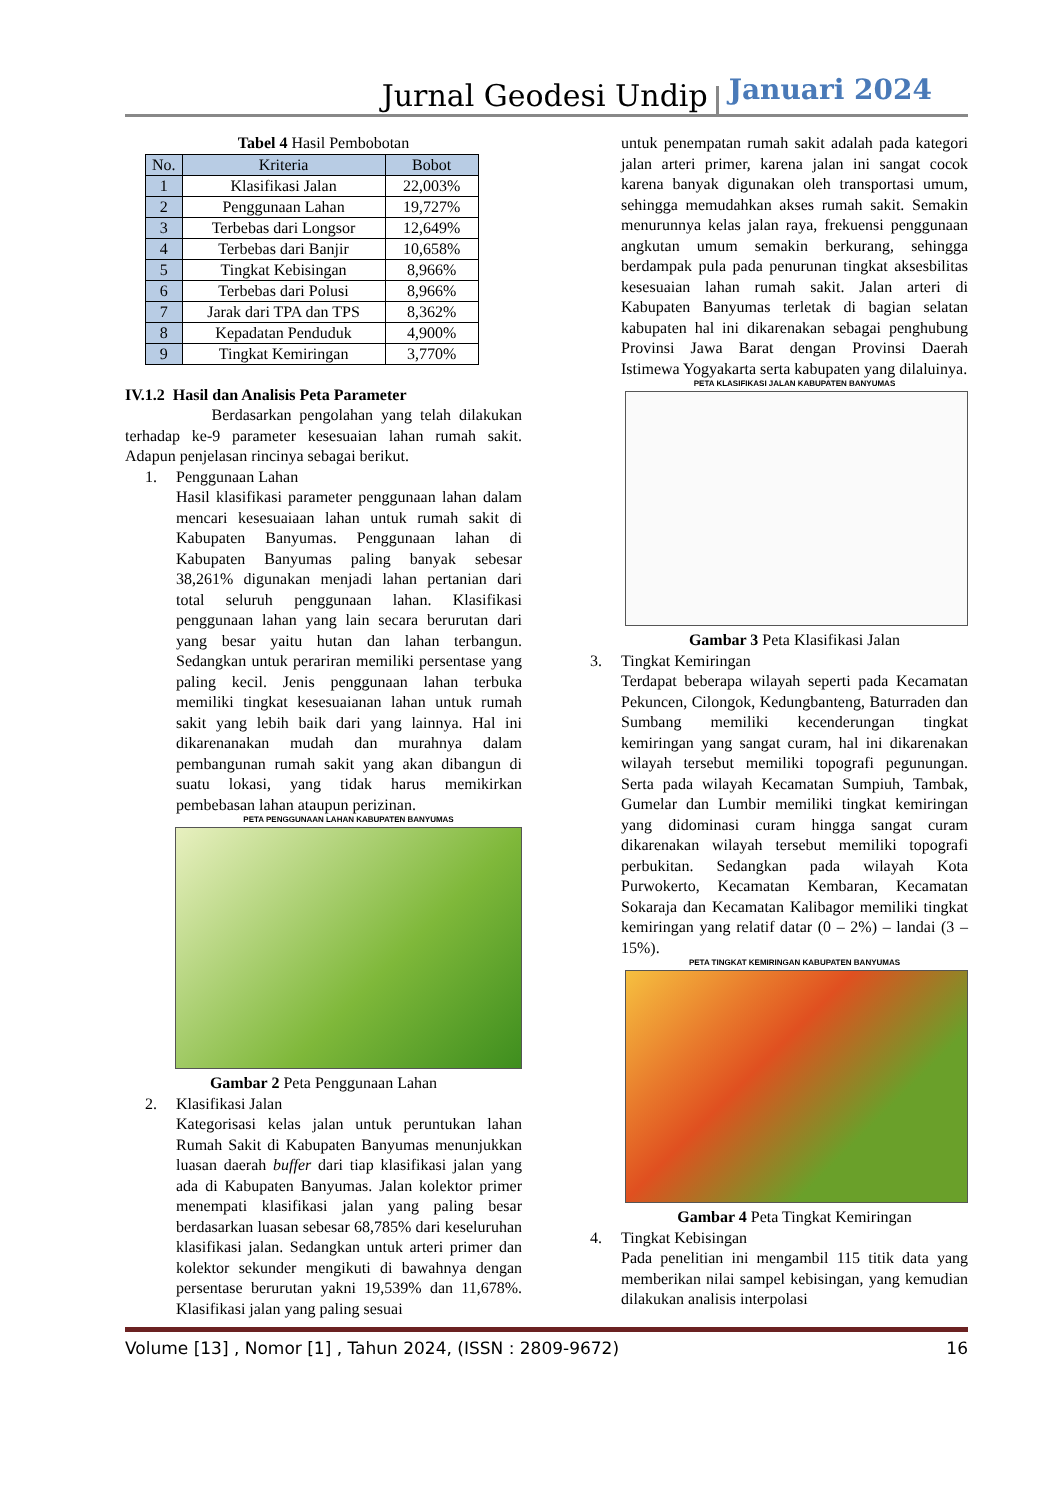Jurnal Geodesi Undip
Januari 2024
Tabel 4 Hasil Pembobotan
| No. | Kriteria | Bobot |
| --- | --- | --- |
| 1 | Klasifikasi Jalan | 22,003% |
| 2 | Penggunaan Lahan | 19,727% |
| 3 | Terbebas dari Longsor | 12,649% |
| 4 | Terbebas dari Banjir | 10,658% |
| 5 | Tingkat Kebisingan | 8,966% |
| 6 | Terbebas dari Polusi | 8,966% |
| 7 | Jarak dari TPA dan TPS | 8,362% |
| 8 | Kepadatan Penduduk | 4,900% |
| 9 | Tingkat Kemiringan | 3,770% |
IV.1.2 Hasil dan Analisis Peta Parameter
Berdasarkan pengolahan yang telah dilakukan terhadap ke-9 parameter kesesuaian lahan rumah sakit. Adapun penjelasan rincinya sebagai berikut.
1. Penggunaan Lahan
Hasil klasifikasi parameter penggunaan lahan dalam mencari kesesuaiaan lahan untuk rumah sakit di Kabupaten Banyumas. Penggunaan lahan di Kabupaten Banyumas paling banyak sebesar 38,261% digunakan menjadi lahan pertanian dari total seluruh penggunaan lahan. Klasifikasi penggunaan lahan yang lain secara berurutan dari yang besar yaitu hutan dan lahan terbangun. Sedangkan untuk perariran memiliki persentase yang paling kecil. Jenis penggunaan lahan terbuka memiliki tingkat kesesuaianan lahan untuk rumah sakit yang lebih baik dari yang lainnya. Hal ini dikarenanakan mudah dan murahnya dalam pembangunan rumah sakit yang akan dibangun di suatu lokasi, yang tidak harus memikirkan pembebasan lahan ataupun perizinan.
PETA PENGGUNAAN LAHAN KABUPATEN BANYUMAS
Gambar 2 Peta Penggunaan Lahan
2. Klasifikasi Jalan
Kategorisasi kelas jalan untuk peruntukan lahan Rumah Sakit di Kabupaten Banyumas menunjukkan luasan daerah buffer dari tiap klasifikasi jalan yang ada di Kabupaten Banyumas. Jalan kolektor primer menempati klasifikasi jalan yang paling besar berdasarkan luasan sebesar 68,785% dari keseluruhan klasifikasi jalan. Sedangkan untuk arteri primer dan kolektor sekunder mengikuti di bawahnya dengan persentase berurutan yakni 19,539% dan 11,678%. Klasifikasi jalan yang paling sesuai
untuk penempatan rumah sakit adalah pada kategori jalan arteri primer, karena jalan ini sangat cocok karena banyak digunakan oleh transportasi umum, sehingga memudahkan akses rumah sakit. Semakin menurunnya kelas jalan raya, frekuensi penggunaan angkutan umum semakin berkurang, sehingga berdampak pula pada penurunan tingkat aksesbilitas kesesuaian lahan rumah sakit. Jalan arteri di Kabupaten Banyumas terletak di bagian selatan kabupaten hal ini dikarenakan sebagai penghubung Provinsi Jawa Barat dengan Provinsi Daerah Istimewa Yogyakarta serta kabupaten yang dilaluinya.
PETA KLASIFIKASI JALAN KABUPATEN BANYUMAS
Gambar 3 Peta Klasifikasi Jalan
3. Tingkat Kemiringan
Terdapat beberapa wilayah seperti pada Kecamatan Pekuncen, Cilongok, Kedungbanteng, Baturraden dan Sumbang memiliki kecenderungan tingkat kemiringan yang sangat curam, hal ini dikarenakan wilayah tersebut memiliki topografi pegunungan. Serta pada wilayah Kecamatan Sumpiuh, Tambak, Gumelar dan Lumbir memiliki tingkat kemiringan yang didominasi curam hingga sangat curam dikarenakan wilayah tersebut memiliki topografi perbukitan. Sedangkan pada wilayah Kota Purwokerto, Kecamatan Kembaran, Kecamatan Sokaraja dan Kecamatan Kalibagor memiliki tingkat kemiringan yang relatif datar (0 – 2%) – landai (3 – 15%).
PETA TINGKAT KEMIRINGAN KABUPATEN BANYUMAS
Gambar 4 Peta Tingkat Kemiringan
4. Tingkat Kebisingan
Pada penelitian ini mengambil 115 titik data yang memberikan nilai sampel kebisingan, yang kemudian dilakukan analisis interpolasi
Volume [13] , Nomor [1] , Tahun 2024, (ISSN : 2809-9672) 16